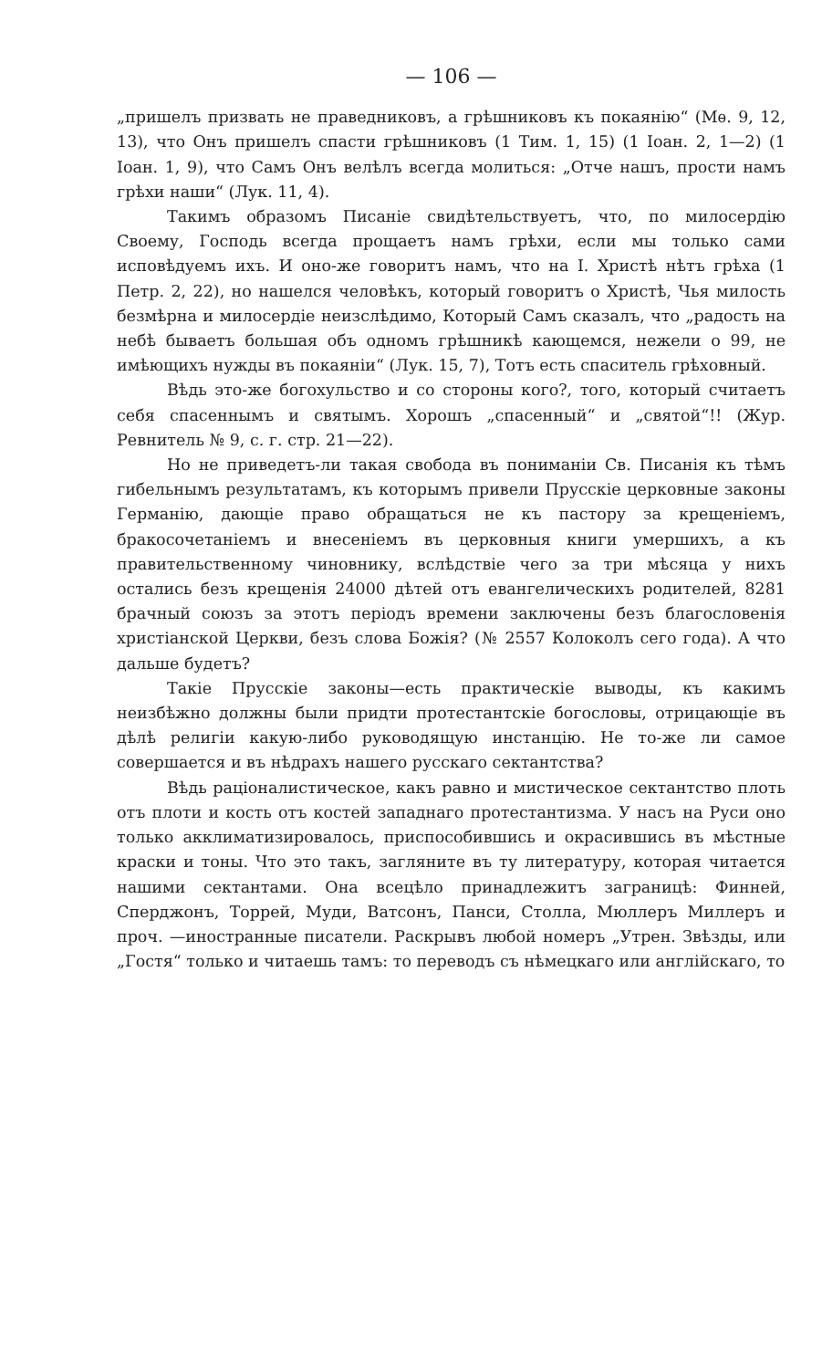— 106 —
„пришелъ призвать не праведниковъ, а грѣшниковъ къ покаянію“ (Мѳ. 9, 12, 13), что Онъ пришелъ спасти грѣшниковъ (1 Тим. 1, 15) (1 Іоан. 2, 1—2) (1 Іоан. 1, 9), что Самъ Онъ велѣлъ всегда молиться: „Отче нашъ, прости намъ грѣхи наши“ (Лук. 11, 4).
Такимъ образомъ Писаніе свидѣтельствуетъ, что, по милосердію Своему, Господь всегда прощаетъ намъ грѣхи, если мы только сами исповѣдуемъ ихъ. И оно-же говоритъ намъ, что на І. Христѣ нѣтъ грѣха (1 Петр. 2, 22), но нашелся человѣкъ, который говоритъ о Христѣ, Чья милость безмѣрна и милосердіе неизслѣдимо, Который Самъ сказалъ, что „радость на небѣ бываетъ большая объ одномъ грѣшникѣ кающемся, нежели о 99, не имѣющихъ нужды въ покаяніи“ (Лук. 15, 7), Тотъ есть спаситель грѣховный.
Вѣдь это-же богохульство и со стороны кого?, того, который считаетъ себя спасеннымъ и святымъ. Хорошъ „спасенный“ и „святой“!! (Жур. Ревнитель № 9, с. г. стр. 21—22).
Но не приведетъ-ли такая свобода въ пониманіи Св. Писанія къ тѣмъ гибельнымъ результатамъ, къ которымъ привели Прусскіе церковные законы Германію, дающіе право обращаться не къ пастору за крещеніемъ, бракосочетаніемъ и внесеніемъ въ церковныя книги умершихъ, а къ правительственному чиновнику, вслѣдствіе чего за три мѣсяца у нихъ остались безъ крещенія 24000 дѣтей отъ евангелическихъ родителей, 8281 брачный союзъ за этотъ періодъ времени заключены безъ благословенія христіанской Церкви, безъ слова Божія? (№ 2557 Колоколъ сего года). А что дальше будетъ?
Такіе Прусскіе законы—есть практическіе выводы, къ какимъ неизбѣжно должны были придти протестантскіе богословы, отрицающіе въ дѣлѣ религіи какую-либо руководящую инстанцію. Не то-же ли самое совершается и въ нѣдрахъ нашего русскаго сектантства?
Вѣдь раціоналистическое, какъ равно и мистическое сектантство плоть отъ плоти и кость отъ костей западнаго протестантизма. У насъ на Руси оно только акклиматизировалось, приспособившись и окрасившись въ мѣстные краски и тоны. Что это такъ, загляните въ ту литературу, которая читается нашими сектантами. Она всецѣло принадлежитъ заграницѣ: Финней, Сперджонъ, Торрей, Муди, Ватсонъ, Панси, Столла, Мюллеръ Миллеръ и проч. —иностранные писатели. Раскрывъ любой номеръ „Утрен. Звѣзды, или „Гостя“ только и читаешь тамъ: то переводъ съ нѣмецкаго или англійскаго, то